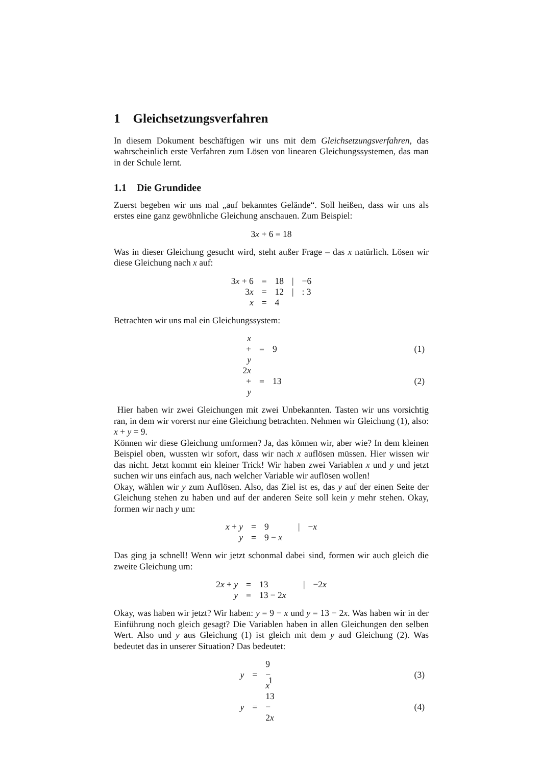1 Gleichsetzungsverfahren
In diesem Dokument beschäftigen wir uns mit dem Gleichsetzungsverfahren, das wahrscheinlich erste Verfahren zum Lösen von linearen Gleichungssystemen, das man in der Schule lernt.
1.1 Die Grundidee
Zuerst begeben wir uns mal „auf bekanntes Gelände“. Soll heißen, dass wir uns als erstes eine ganz gewöhnliche Gleichung anschauen. Zum Beispiel:
| 3 x + 6 = 18 |
Was in dieser Gleichung gesucht wird, steht außer Frage – das x natürlich. Lösen wir diese Gleichung nach x auf:
| 3 x + 6 | = | 18 | / | −6 |
| 3 x | = | 12 | / | : 3 |
| x | = | 4 | | |
Betrachten wir uns mal ein Gleichungssystem:
| | x + y | = | 9 | | (1) |
| | 2 x + y | = | 13 | | (2) |
Hier haben wir zwei Gleichungen mit zwei Unbekannten. Tasten wir uns vorsichtig ran, in dem wir vorerst nur eine Gleichung betrachten. Nehmen wir Gleichung (1), also: x + y = 9.
Können wir diese Gleichung umformen? Ja, das können wir, aber wie? In dem kleinen Beispiel oben, wussten wir sofort, dass wir nach x auflösen müssen. Hier wissen wir das nicht. Jetzt kommt ein kleiner Trick! Wir haben zwei Variablen x und y und jetzt suchen wir uns einfach aus, nach welcher Variable wir auflösen wollen!
Okay, wählen wir y zum Auflösen. Also, das Ziel ist es, das y auf der einen Seite der Gleichung stehen zu haben und auf der anderen Seite soll kein y mehr stehen. Okay, formen wir nach y um:
| x + y | = | 9 | / | − x |
| y | = | 9 − x | | |
Das ging ja schnell! Wenn wir jetzt schonmal dabei sind, formen wir auch gleich die zweite Gleichung um:
| 2 x + y | = | 13 | / | −2 x |
| y | = | 13 − 2 x | | |
Okay, was haben wir jetzt? Wir haben: y = 9 − x und y = 13 − 2x. Was haben wir in der Einführung noch gleich gesagt? Die Variablen haben in allen Gleichungen den selben Wert. Also und y aus Gleichung (1) ist gleich mit dem y aud Gleichung (2). Was bedeutet das in unserer Situation? Das bedeutet:
| | y | = | 9 − x | | (3) |
| | y | = | 13 − 2 x | | (4) |
1